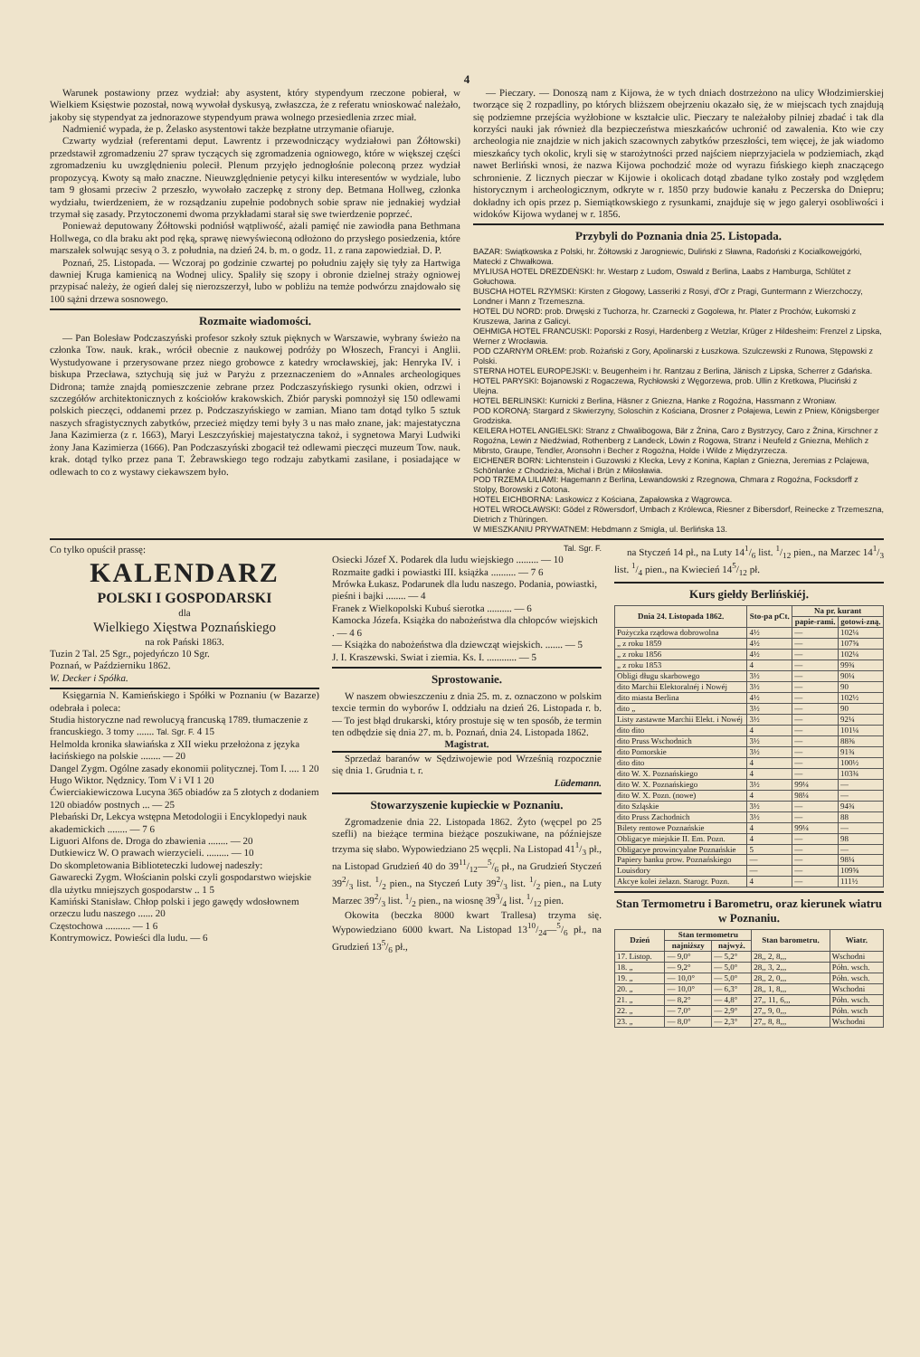4
Warunek postawiony przez wydział: aby asystent, który stypendyum rzeczone pobierał, w Wielkiem Księstwie pozostał, nową wywołał dyskusyą, zwłaszcza, że z referatu wnioskować należało, jakoby się stypendyat za jednorazowe stypendyum prawa wolnego przesiedlenia zrzec miał.
Nadmienić wypada, że p. Żelasko asystentowi także bezpłatne utrzymanie ofiaruje.
Czwarty wydział (referentami deput. Lawrentz i przewodniczący wydziałowi pan Żółtowski) przedstawił zgromadzeniu 27 spraw tyczących się zgromadzenia ogniowego, które w większej części zgromadzeniu ku uwzględnieniu polecił. Plenum przyjęło jednogłośnie poleconą przez wydział propozycyą. Kwoty są mało znaczne. Nieuwzględnienie petycyi kilku interesentów w wydziale, lubo tam 9 głosami przeciw 2 przeszło, wywołało zaczepkę z strony dep. Betmana Hollweg, członka wydziału, twierdzeniem, że w rozsądzaniu zupełnie podobnych sobie spraw nie jednakiej wydział trzymał się zasady. Przytoczonemi dwoma przykładami starał się swe twierdzenie poprzeć.
Ponieważ deputowany Żółtowski podniósł wątpliwość, ażali pamięć nie zawiodła pana Bethmana Hollwega, co dla braku akt pod ręką, sprawę niewyświeconą odłożono do przysłego posiedzenia, które marszałek solwując sesyą o 3. z południa, na dzień 24. b. m. o godz. 11. z rana zapowiedział. D. P.
Poznań, 25. Listopada. — Wczoraj po godzinie czwartej po południu zajęły się tyły za Hartwiga dawniej Kruga kamienicą na Wodnej ulicy. Spaliły się szopy i obronie dzielnej straży ogniowej przypisać należy, że ogień dalej się nierozszerzył, lubo w pobliżu na temże podwórzu znajdowało się 100 sążni drzewa sosnowego.
Rozmaite wiadomości.
— Pan Bolesław Podczaszyński profesor szkoły sztuk pięknych w Warszawie, wybrany świeżo na członka Tow. nauk. krak., wrócił obecnie z naukowej podróży po Włoszech, Francyi i Anglii. Wystudyowane i przerysowane przez niego grobowce z katedry wrocławskiej, jak: Henryka IV. i biskupa Przecława, sztychują się już w Paryżu z przeznaczeniem do »Annales archeologiques Didrona; tamże znajdą pomieszczenie zebrane przez Podczaszyńskiego rysunki okien, odrzwi i szczegółów architektonicznych z kościołów krakowskich. Zbiór paryski pomnożył się 150 odlewami polskich pieczęci, oddanemi przez p. Podczaszyńskiego w zamian. Miano tam dotąd tylko 5 sztuk naszych sfragistycznych zabytków, przecież między temi były 3 u nas mało znane, jak: majestatyczna Jana Kazimierza (z r. 1663), Maryi Leszczyńskiej majestatyczna takoż, i sygnetowa Maryi Ludwiki żony Jana Kazimierza (1666). Pan Podczaszyński zbogacił też odlewami pieczęci muzeum Tow. nauk. krak. dotąd tylko przez pana T. Żebrawskiego tego rodzaju zabytkami zasilane, i posiadające w odlewach to co z wystawy ciekawszem było.
— Pieczary. — Donoszą nam z Kijowa, że w tych dniach dostrzeżono na ulicy Włodzimierskiej tworzące się 2 rozpadliny, po których bliższem obejrzeniu okazało się, że w miejscach tych znajdują się podziemne przejścia wyżłobione w kształcie ulic. Pieczary te należałoby pilniej zbadać i tak dla korzyści nauki jak również dla bezpieczeństwa mieszkańców uchronić od zawalenia. Kto wie czy archeologia nie znajdzie w nich jakich szacownych zabytków przeszłości, tem więcej, że jak wiadomo mieszkańcy tych okolic, kryli się w starożytności przed najściem nieprzyjaciela w podziemiach, zkąd nawet Berliński wnosi, że nazwa Kijowa pochodzić może od wyrazu fińskiego kieph znaczącego schronienie. Z licznych pieczar w Kijowie i okolicach dotąd zbadane tylko zostały pod względem historycznym i archeologicznym, odkryte w r. 1850 przy budowie kanału z Peczerska do Dniepru; dokładny ich opis przez p. Siemiątkowskiego z rysunkami, znajduje się w jego galeryi osobliwości i widoków Kijowa wydanej w r. 1856.
Przybyli do Poznania dnia 25. Listopada.
BAZAR: Swiątkowska z Polski, hr. Żółtowski z Jarogniewic, Duliński z Sławna, Radoński z Kocialkowejgórki, Matecki z Chwałkowa.
MYLIUSA HOTEL DREZDEŃSKI: hr. Westarp z Ludom, Oswald z Berlina, Laabs z Hamburga, Schlütet z Gołuchowa.
BUSCHA HOTEL RZYMSKI: Kirsten z Głogowy, Lasseriki z Rosyi, d'Or z Pragi, Guntermann z Wierzchoczy, Londner i Mann z Trzemeszna.
HOTEL DU NORD: prob. Drwęski z Tuchorza, hr. Czarnecki z Gogolewa, hr. Plater z Prochów, Łukomski z Kruszewa, Jarina z Galicyi.
OEHMIGA HOTEL FRANCUSKI: Poporski z Rosyi, Hardenberg z Wetzlar, Krüger z Hildesheim: Frenzel z Lipska, Werner z Wrocławia.
POD CZARNYM ORŁEM: prob. Rożański z Gory, Apolinarski z Łuszkowa. Szulczewski z Runowa, Stępowski z Polski.
STERNA HOTEL EUROPEJSKI: v. Beugenheim i hr. Rantzau z Berlina, Jänisch z Lipska, Scherrer z Gdańska.
HOTEL PARYSKI: Bojanowski z Rogaczewa, Rychłowski z Węgorzewa, prob. Ullin z Kretkowa, Pluciński z Ulejna.
HOTEL BERLINSKI: Kurnicki z Berlina, Häsner z Gniezna, Hanke z Rogoźna, Hassmann z Wroniaw.
POD KORONĄ: Stargard z Skwierzyny, Soloschin z Kościana, Drosner z Połajewa, Lewin z Pniew, Königsberger Grodziska.
KEILERA HOTEL ANGIELSKI: Stranz z Chwalibogowa, Bär z Żnina, Caro z Bystrzycy, Caro z Żnina, Kirschner z Rogoźna, Lewin z Niedźwiad, Rothenberg z Landeck, Löwin z Rogowa, Stranz i Neufeld z Gniezna, Mehlich z Mibrsto, Graupe, Tendler, Aronsohn i Becher z Rogoźna, Holde i Wilde z Międzyrzecza.
EICHENER BORN: Lichtenstein i Guzowski z Klecka, Levy z Konina, Kaplan z Gniezna, Jeremias z Pclajewa, Schönlanke z Chodzieża, Michal i Brün z Miłosławia.
POD TRZEMA LILIAMI: Hagemann z Berlina, Lewandowski z Rzegnowa, Chmara z Rogoźna, Focksdorff z Stolpy, Borowski z Cotona.
HOTEL EICHBORNA: Laskowicz z Kościana, Zapałowska z Wągrowca.
HOTEL WROCŁAWSKI: Gödel z Röwersdorf, Umbach z Królewca, Riesner z Bibersdorf, Reinecke z Trzemeszna, Dietrich z Thüringen.
W MIESZKANIU PRYWATNEM: Hebdmann z Smigla, ul. Berlińska 13.
Co tylko opuścił prassę:
KALENDARZ
POLSKI I GOSPODARSKI
dla
Wielkiego Xięstwa Poznańskiego
na rok Pański 1863.
Tuzin 2 Tal. 25 Sgr., pojedyńczo 10 Sgr.
Poznań, w Październiku 1862.
W. Decker i Spółka.
Księgarnia N. Kamieńskiego i Spółki w Poznaniu (w Bazarze) odebrała i poleca:
Studia historyczne nad rewolucyą francuską 1789. tłumaczenie z francuskiego. 3 tomy ....... Tal. Sgr. F. 4 15
Helmolda kronika sławiańska z XII wieku przełożona z języka łacińskiego na polskie ........ — 20
Dangel Zygm. Ogólne zasady ekonomii politycznej. Tom I. .... 1 20
Hugo Wiktor. Nędznicy. Tom V i VI 1 20
Ćwierciakiewiczowa Lucyna 365 obiadów za 5 złotych z dodaniem 120 obiadów postnych ... — 25
Plebański Dr, Lekcya wstępna Metodologii i Encyklopedyi nauk akademickich ........ — 7 6
Liguori Alfons de. Droga do zbawienia ........ — 20
Dutkiewicz W. O prawach wierzycieli. ......... — 10
Do skompletowania Biblioteteczki ludowej nadeszły:
Gawarecki Zygm. Włościanin polski czyli gospodarstwo wiejskie dla użytku mniejszych gospodarstw .. 1 5
Kamiński Stanisław. Chłop polski i jego gawędy wdosłownem orzeczu ludu naszego ...... 20
Częstochowa .......... — 1 6
Kontrymowicz. Powieści dla ludu. — 6
Tal. Sgr. F.
Osiecki Józef X. Podarek dla ludu wiejskiego ......... — 10
Rozmaite gadki i powiastki III. książka .......... — 7 6
Mrówka Łukasz. Podarunek dla ludu naszego. Podania, powiastki, pieśni i bajki ........ — 4
Franek z Wielkopolski Kubuś sierotka .......... — 6
Kamocka Józefa. Książka do nabożeństwa dla chłopców wiejskich . — 4 6
— Książka do nabożeństwa dla dziewcząt wiejskich. ....... — 5
J. I. Kraszewski. Swiat i ziemia. Ks. I. ............ — 5
Sprostowanie.
W naszem obwieszczeniu z dnia 25. m. z. oznaczono w polskim texcie termin do wyborów I. oddziału na dzień 26. Listopada r. b. — To jest błąd drukarski, który prostuje się w ten sposób, że termin ten odbędzie się dnia 27. m. b. Poznań, dnia 24. Listopada 1862.
Magistrat.
Sprzedaż baranów w Sędziwojewie pod Wrześnią rozpocznie się dnia 1. Grudnia t. r.
Lüdemann.
Stowarzyszenie kupieckie w Poznaniu.
Zgromadzenie dnia 22. Listopada 1862. Żyto (węcpel po 25 szefli) na bieżące termina bieżące poszukiwane, na późniejsze trzyma się słabo. Wypowiedziano 25 węcpli. Na Listopad 411/3 pł., na Listopad Grudzień 40 do 3911/12—5/6 pł., na Grudzień Styczeń 392/3 list. 1/2 pien., na Styczeń Luty 392/3 list. 1/2 pien., na Luty Marzec 392/3 list. 1/2 pien., na wiosnę 393/4 list. 1/12 pien.
Okowita (beczka 8000 kwart Trallesa) trzyma się. Wypowiedziano 6000 kwart. Na Listopad 1310/24—5/6 pł., na Grudzień 135/6 pł.,
na Styczeń 14 pł., na Luty 141/6 list. 1/12 pien., na Marzec 141/3 list. 1/4 pien., na Kwiecień 145/12 pł.
Kurs giełdy Berlińskiéj.
| Dnia 24. Listopada 1862. | Sto-pa pCt. | Na pr. kurant | |
| --- | --- | --- | --- |
| | | papie-rami. | gotowi-zną. |
| Pożyczka rządowa dobrowolna | 4½ | — | 102¼ |
| „ z roku 1859 | 4½ | — | 107⅝ |
| „ z roku 1856 | 4½ | — | 102¼ |
| „ z roku 1853 | 4 | — | 99¾ |
| Obligi długu skarbowego | 3½ | — | 90¼ |
| dito Marchii Elektoralnéj i Nowéj | 3½ | — | 90 |
| dito miasta Berlina | 4½ | — | 102½ |
| dito „ | 3½ | — | 90 |
| Listy zastawne Marchii Elekt. i Nowéj | 3½ | — | 92¼ |
| dito dito | 4 | — | 101¼ |
| dito Pruss Wschodnich | 3½ | — | 88⅜ |
| dito Pomorskie | 3½ | — | 91¾ |
| dito dito | 4 | — | 100½ |
| dito W. X. Poznańskiego | 4 | — | 103¾ |
| dito W. X. Poznańskiego | 3½ | 99¼ | — |
| dito W. X. Pozn. (nowe) | 4 | 98¼ | — |
| dito Szląskie | 3½ | — | 94¾ |
| dito Pruss Zachodnich | 3½ | — | 88 |
| Bilety rentowe Poznańskie | 4 | 99¼ | — |
| Obligacye miejskie II. Em. Pozn. | 4 | — | 98 |
| Obligacye prowincyalne Poznańskie | 5 | — | — |
| Papiery banku prow. Poznańskiego | — | — | 98¼ |
| Louisdory | — | — | 109⅝ |
| Akcye kolei żelazn. Starogr. Pozn. | 4 | — | 111½ |
Stan Termometru i Barometru, oraz kierunek wiatru w Poznaniu.
| Dzień | Stan termometru | | Stan barometru. | Wiatr. |
| --- | --- | --- | --- | --- |
| | najniższy | najwyż. | | |
| 17. Listop. | — 9,0° | — 5,2° | 28,, 2, 8,,, | Wschodni |
| 18. „ | — 9,2° | — 5,0° | 28,, 3, 2,,, | Półn. wsch. |
| 19. „ | — 10,0° | — 5,0° | 28,, 2, 0,,, | Półn. wsch. |
| 20. „ | — 10,0° | — 6,3° | 28,, 1, 8,,, | Wschodni |
| 21. „ | — 8,2° | — 4,8° | 27,, 11, 6,,, | Półn. wsch. |
| 22. „ | — 7,0° | — 2,9° | 27,, 9, 0,,, | Półn. wsch |
| 23. „ | — 8,0° | — 2,3° | 27,, 8, 8,,, | Wschodni |